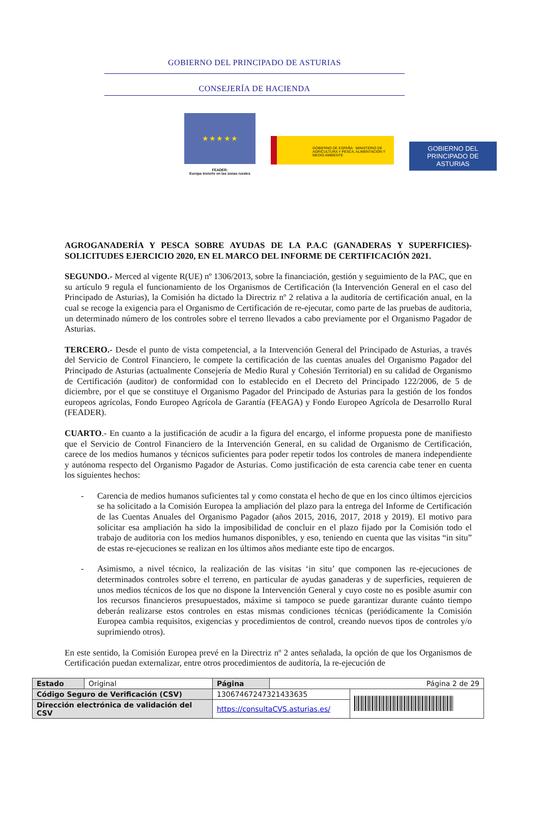GOBIERNO DEL PRINCIPADO DE ASTURIAS
CONSEJERÍA DE HACIENDA
★ ★ ★ ★ ★
FEADER:
Europa invierte en las zonas rurales
GOBIERNO DE ESPAÑA MINISTERIO DE AGRICULTURA Y PESCA, ALIMENTACIÓN Y MEDIO AMBIENTE
GOBIERNO DEL
PRINCIPADO DE ASTURIAS
AGROGANADERÍA Y PESCA SOBRE AYUDAS DE LA P.A.C (GANADERAS Y SUPERFICIES)- SOLICITUDES EJERCICIO 2020, EN EL MARCO DEL INFORME DE CERTIFICACIÓN 2021.
SEGUNDO.- Merced al vigente R(UE) nº 1306/2013, sobre la financiación, gestión y seguimiento de la PAC, que en su artículo 9 regula el funcionamiento de los Organismos de Certificación (la Intervención General en el caso del Principado de Asturias), la Comisión ha dictado la Directriz nº 2 relativa a la auditoría de certificación anual, en la cual se recoge la exigencia para el Organismo de Certificación de re-ejecutar, como parte de las pruebas de auditoria, un determinado número de los controles sobre el terreno llevados a cabo previamente por el Organismo Pagador de Asturias.
TERCERO.- Desde el punto de vista competencial, a la Intervención General del Principado de Asturias, a través del Servicio de Control Financiero, le compete la certificación de las cuentas anuales del Organismo Pagador del Principado de Asturias (actualmente Consejería de Medio Rural y Cohesión Territorial) en su calidad de Organismo de Certificación (auditor) de conformidad con lo establecido en el Decreto del Principado 122/2006, de 5 de diciembre, por el que se constituye el Organismo Pagador del Principado de Asturias para la gestión de los fondos europeos agrícolas, Fondo Europeo Agrícola de Garantía (FEAGA) y Fondo Europeo Agrícola de Desarrollo Rural (FEADER).
CUARTO.- En cuanto a la justificación de acudir a la figura del encargo, el informe propuesta pone de manifiesto que el Servicio de Control Financiero de la Intervención General, en su calidad de Organismo de Certificación, carece de los medios humanos y técnicos suficientes para poder repetir todos los controles de manera independiente y autónoma respecto del Organismo Pagador de Asturias. Como justificación de esta carencia cabe tener en cuenta los siguientes hechos:
- Carencia de medios humanos suficientes tal y como constata el hecho de que en los cinco últimos ejercicios se ha solicitado a la Comisión Europea la ampliación del plazo para la entrega del Informe de Certificación de las Cuentas Anuales del Organismo Pagador (años 2015, 2016, 2017, 2018 y 2019). El motivo para solicitar esa ampliación ha sido la imposibilidad de concluir en el plazo fijado por la Comisión todo el trabajo de auditoria con los medios humanos disponibles, y eso, teniendo en cuenta que las visitas “in situ” de estas re-ejecuciones se realizan en los últimos años mediante este tipo de encargos.
- Asimismo, a nivel técnico, la realización de las visitas ‘in situ’ que componen las re-ejecuciones de determinados controles sobre el terreno, en particular de ayudas ganaderas y de superficies, requieren de unos medios técnicos de los que no dispone la Intervención General y cuyo coste no es posible asumir con los recursos financieros presupuestados, máxime si tampoco se puede garantizar durante cuánto tiempo deberán realizarse estos controles en estas mismas condiciones técnicas (periódicamente la Comisión Europea cambia requisitos, exigencias y procedimientos de control, creando nuevos tipos de controles y/o suprimiendo otros).
En este sentido, la Comisión Europea prevé en la Directriz nº 2 antes señalada, la opción de que los Organismos de Certificación puedan externalizar, entre otros procedimientos de auditoría, la re-ejecución de
| Estado | Original | Página | Página 2 de 29 | |
| Código Seguro de Verificación (CSV) | | 13067467247321433635 | | |
| Dirección electrónica de validación del CSV | | https://consultaCVS.asturias.es/ | | |